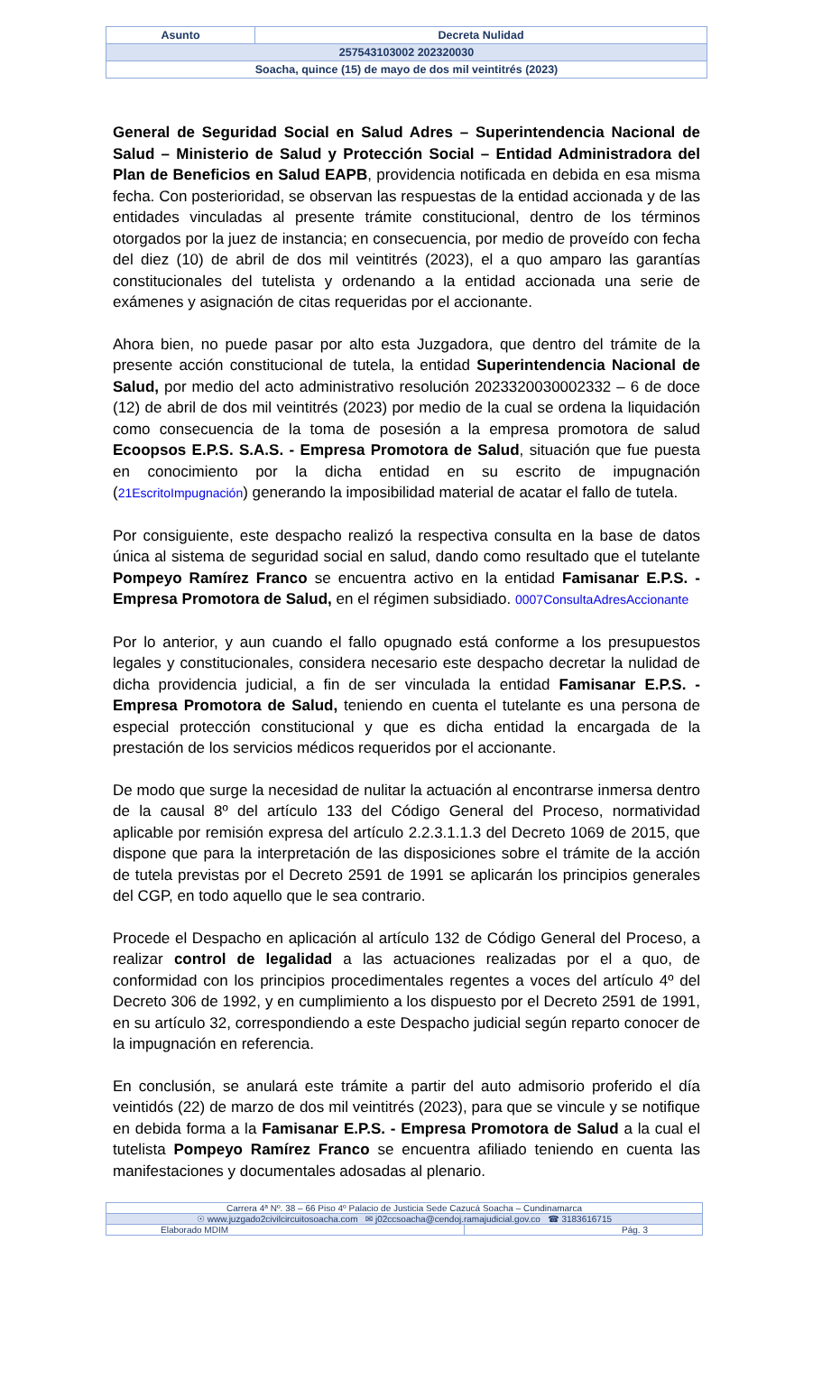| Asunto | Decreta Nulidad |
| 257543103002 202320030 | |
| Soacha, quince (15) de mayo de dos mil veintitrés (2023) | |
General de Seguridad Social en Salud Adres – Superintendencia Nacional de Salud – Ministerio de Salud y Protección Social – Entidad Administradora del Plan de Beneficios en Salud EAPB, providencia notificada en debida en esa misma fecha. Con posterioridad, se observan las respuestas de la entidad accionada y de las entidades vinculadas al presente trámite constitucional, dentro de los términos otorgados por la juez de instancia; en consecuencia, por medio de proveído con fecha del diez (10) de abril de dos mil veintitrés (2023), el a quo amparo las garantías constitucionales del tutelista y ordenando a la entidad accionada una serie de exámenes y asignación de citas requeridas por el accionante.
Ahora bien, no puede pasar por alto esta Juzgadora, que dentro del trámite de la presente acción constitucional de tutela, la entidad Superintendencia Nacional de Salud, por medio del acto administrativo resolución 2023320030002332 – 6 de doce (12) de abril de dos mil veintitrés (2023) por medio de la cual se ordena la liquidación como consecuencia de la toma de posesión a la empresa promotora de salud Ecoopsos E.P.S. S.A.S. - Empresa Promotora de Salud, situación que fue puesta en conocimiento por la dicha entidad en su escrito de impugnación (21EscritoImpugnación) generando la imposibilidad material de acatar el fallo de tutela.
Por consiguiente, este despacho realizó la respectiva consulta en la base de datos única al sistema de seguridad social en salud, dando como resultado que el tutelante Pompeyo Ramírez Franco se encuentra activo en la entidad Famisanar E.P.S. - Empresa Promotora de Salud, en el régimen subsidiado. 0007ConsultaAdresAccionante
Por lo anterior, y aun cuando el fallo opugnado está conforme a los presupuestos legales y constitucionales, considera necesario este despacho decretar la nulidad de dicha providencia judicial, a fin de ser vinculada la entidad Famisanar E.P.S. - Empresa Promotora de Salud, teniendo en cuenta el tutelante es una persona de especial protección constitucional y que es dicha entidad la encargada de la prestación de los servicios médicos requeridos por el accionante.
De modo que surge la necesidad de nulitar la actuación al encontrarse inmersa dentro de la causal 8º del artículo 133 del Código General del Proceso, normatividad aplicable por remisión expresa del artículo 2.2.3.1.1.3 del Decreto 1069 de 2015, que dispone que para la interpretación de las disposiciones sobre el trámite de la acción de tutela previstas por el Decreto 2591 de 1991 se aplicarán los principios generales del CGP, en todo aquello que le sea contrario.
Procede el Despacho en aplicación al artículo 132 de Código General del Proceso, a realizar control de legalidad a las actuaciones realizadas por el a quo, de conformidad con los principios procedimentales regentes a voces del artículo 4º del Decreto 306 de 1992, y en cumplimiento a los dispuesto por el Decreto 2591 de 1991, en su artículo 32, correspondiendo a este Despacho judicial según reparto conocer de la impugnación en referencia.
En conclusión, se anulará este trámite a partir del auto admisorio proferido el día veintidós (22) de marzo de dos mil veintitrés (2023), para que se vincule y se notifique en debida forma a la Famisanar E.P.S. - Empresa Promotora de Salud a la cual el tutelista Pompeyo Ramírez Franco se encuentra afiliado teniendo en cuenta las manifestaciones y documentales adosadas al plenario.
| Carrera 4ª Nº. 38 – 66 Piso 4º Palacio de Justicia Sede Cazucá Soacha – Cundinamarca | |
| ☉ www.juzgado2civilcircuitosoacha.com ✉ j02ccsoacha@cendoj.ramajudicial.gov.co ☎ 3183616715 | |
| Elaborado MDIM | Pág. 3 |